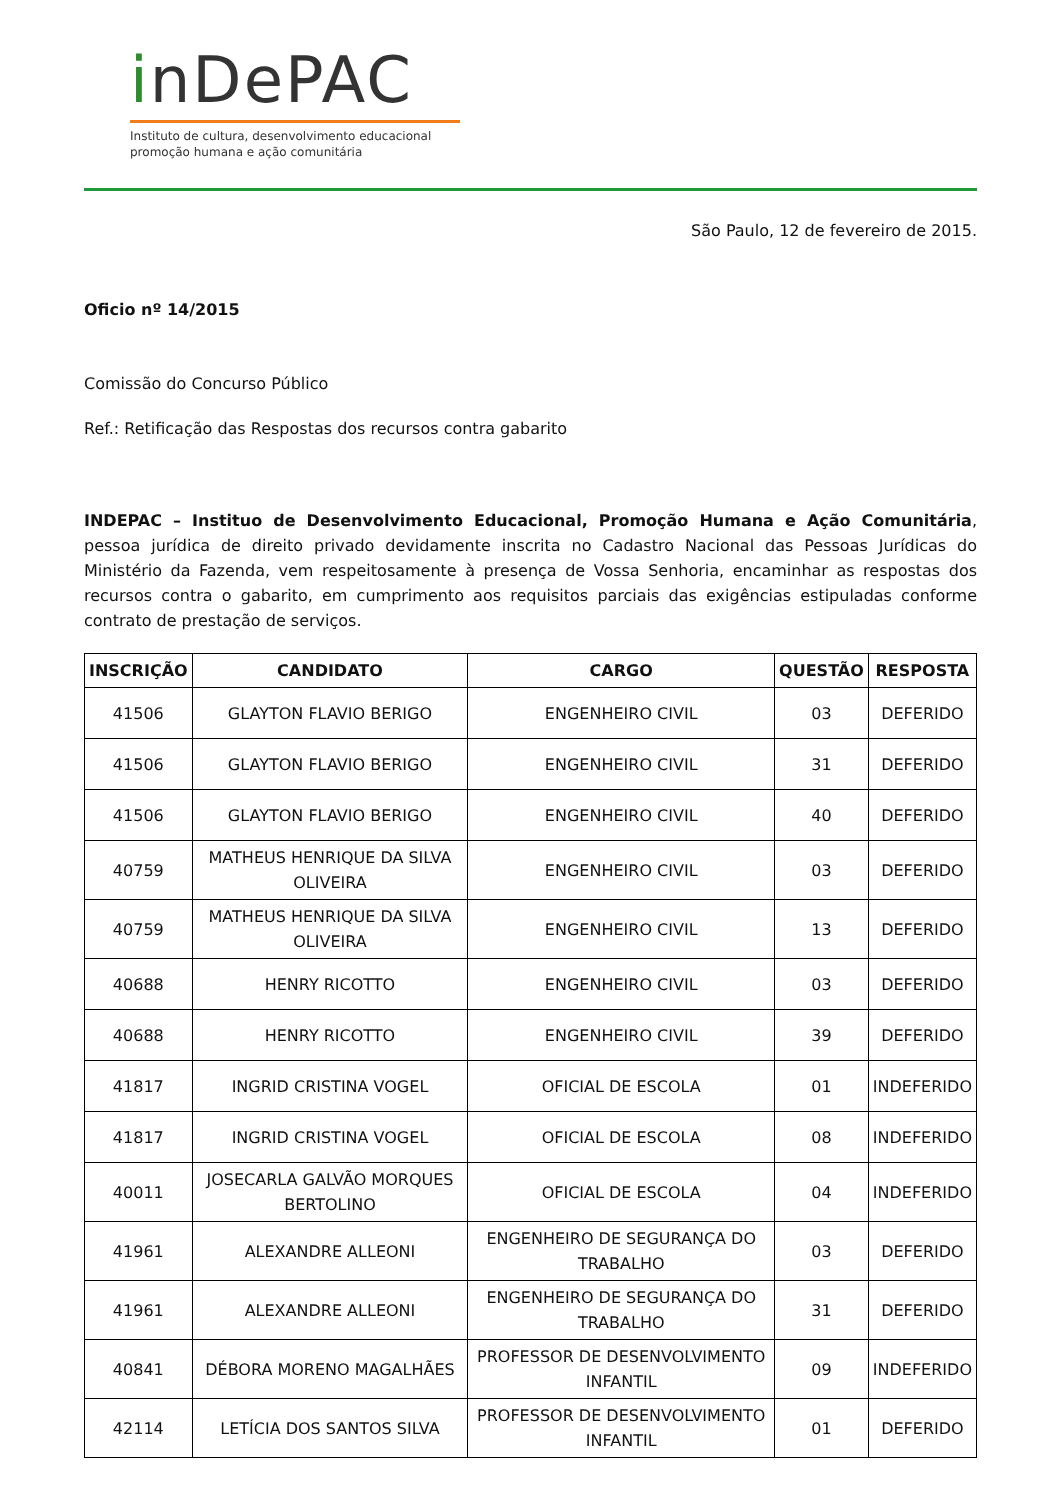inDePAC
Instituto de cultura, desenvolvimento educacional
promoção humana e ação comunitária
São Paulo, 12 de fevereiro de 2015.
Oficio nº 14/2015
Comissão do Concurso Público
Ref.: Retificação das Respostas dos recursos contra gabarito
INDEPAC – Instituo de Desenvolvimento Educacional, Promoção Humana e Ação Comunitária, pessoa jurídica de direito privado devidamente inscrita no Cadastro Nacional das Pessoas Jurídicas do Ministério da Fazenda, vem respeitosamente à presença de Vossa Senhoria, encaminhar as respostas dos recursos contra o gabarito, em cumprimento aos requisitos parciais das exigências estipuladas conforme contrato de prestação de serviços.
| INSCRIÇÃO | CANDIDATO | CARGO | QUESTÃO | RESPOSTA |
| --- | --- | --- | --- | --- |
| 41506 | GLAYTON FLAVIO BERIGO | ENGENHEIRO CIVIL | 03 | DEFERIDO |
| 41506 | GLAYTON FLAVIO BERIGO | ENGENHEIRO CIVIL | 31 | DEFERIDO |
| 41506 | GLAYTON FLAVIO BERIGO | ENGENHEIRO CIVIL | 40 | DEFERIDO |
| 40759 | MATHEUS HENRIQUE DA SILVA OLIVEIRA | ENGENHEIRO CIVIL | 03 | DEFERIDO |
| 40759 | MATHEUS HENRIQUE DA SILVA OLIVEIRA | ENGENHEIRO CIVIL | 13 | DEFERIDO |
| 40688 | HENRY RICOTTO | ENGENHEIRO CIVIL | 03 | DEFERIDO |
| 40688 | HENRY RICOTTO | ENGENHEIRO CIVIL | 39 | DEFERIDO |
| 41817 | INGRID CRISTINA VOGEL | OFICIAL DE ESCOLA | 01 | INDEFERIDO |
| 41817 | INGRID CRISTINA VOGEL | OFICIAL DE ESCOLA | 08 | INDEFERIDO |
| 40011 | JOSECARLA GALVÃO MORQUES BERTOLINO | OFICIAL DE ESCOLA | 04 | INDEFERIDO |
| 41961 | ALEXANDRE ALLEONI | ENGENHEIRO DE SEGURANÇA DO TRABALHO | 03 | DEFERIDO |
| 41961 | ALEXANDRE ALLEONI | ENGENHEIRO DE SEGURANÇA DO TRABALHO | 31 | DEFERIDO |
| 40841 | DÉBORA MORENO MAGALHÃES | PROFESSOR DE DESENVOLVIMENTO INFANTIL | 09 | INDEFERIDO |
| 42114 | LETÍCIA DOS SANTOS SILVA | PROFESSOR DE DESENVOLVIMENTO INFANTIL | 01 | DEFERIDO |